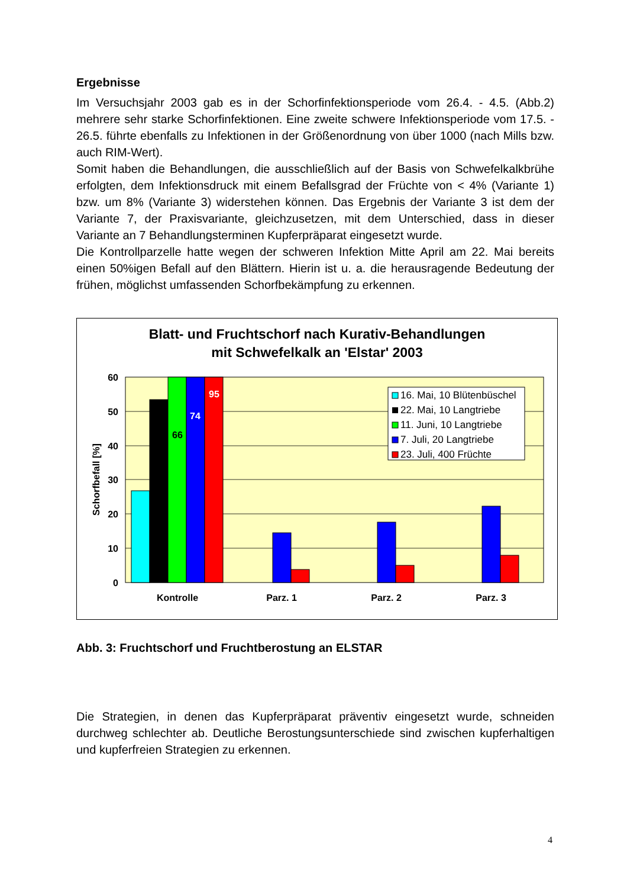Ergebnisse
Im Versuchsjahr 2003 gab es in der Schorfinfektionsperiode vom 26.4. - 4.5. (Abb.2) mehrere sehr starke Schorfinfektionen. Eine zweite schwere Infektionsperiode vom 17.5. - 26.5. führte ebenfalls zu Infektionen in der Größenordnung von über 1000 (nach Mills bzw. auch RIM-Wert).
Somit haben die Behandlungen, die ausschließlich auf der Basis von Schwefelkalkbrühe erfolgten, dem Infektionsdruck mit einem Befallsgrad der Früchte von < 4% (Variante 1) bzw. um 8% (Variante 3) widerstehen können. Das Ergebnis der Variante 3 ist dem der Variante 7, der Praxisvariante, gleichzusetzen, mit dem Unterschied, dass in dieser Variante an 7 Behandlungsterminen Kupferpräparat eingesetzt wurde.
Die Kontrollparzelle hatte wegen der schweren Infektion Mitte April am 22. Mai bereits einen 50%igen Befall auf den Blättern. Hierin ist u. a. die herausragende Bedeutung der frühen, möglichst umfassenden Schorfbekämpfung zu erkennen.
Blatt- und Fruchtschorf nach Kurativ-Behandlungen
mit Schwefelkalk an 'Elstar' 2003
60
50
40
30
20
10
0
Schorfbefall [%]
66
74
95
Kontrolle
Parz. 1
Parz. 2
Parz. 3
16. Mai, 10 Blütenbüschel
22. Mai, 10 Langtriebe
11. Juni, 10 Langtriebe
7. Juli, 20 Langtriebe
23. Juli, 400 Früchte
Abb. 3: Fruchtschorf und Fruchtberostung an ELSTAR
Die Strategien, in denen das Kupferpräparat präventiv eingesetzt wurde, schneiden durchweg schlechter ab. Deutliche Berostungsunterschiede sind zwischen kupferhaltigen und kupferfreien Strategien zu erkennen.
4